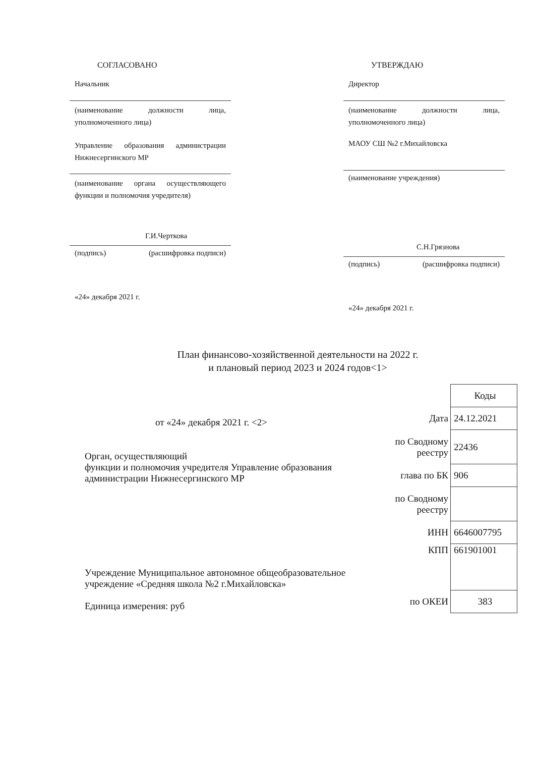СОГЛАСОВАНО
Начальник
(наименование должности лица, уполномоченного лица)
Управление образования администрации Нижнесергинского МР
(наименование органа осуществляющего функции и полномочия учредителя)
Г.И.Черткова
(подпись) (расшифровка подписи)
«24» декабря 2021 г.
УТВЕРЖДАЮ
Директор
(наименование должности лица, уполномоченного лица)
МАОУ СШ №2 г.Михайловска
(наименование учреждения)
С.Н.Грязнова
(подпись) (расшифровка подписи)
«24» декабря 2021 г.
План финансово-хозяйственной деятельности на 2022 г.
и плановый период 2023 и 2024 годов<1>
от «24» декабря 2021 г. <2>
Орган, осуществляющий
функции и полномочия учредителя Управление образования администрации Нижнесергинского МР
Учреждение Муниципальное автономное общеобразовательное учреждение «Средняя школа №2 г.Михайловска»
Единица измерения: руб
| | Коды |
| Дата | 24.12.2021 |
| по Сводному реестру | 22436 |
| глава по БК | 906 |
| по Сводному реестру | |
| ИНН | 6646007795 |
| КПП | 661901001 |
| по ОКЕИ | 383 |